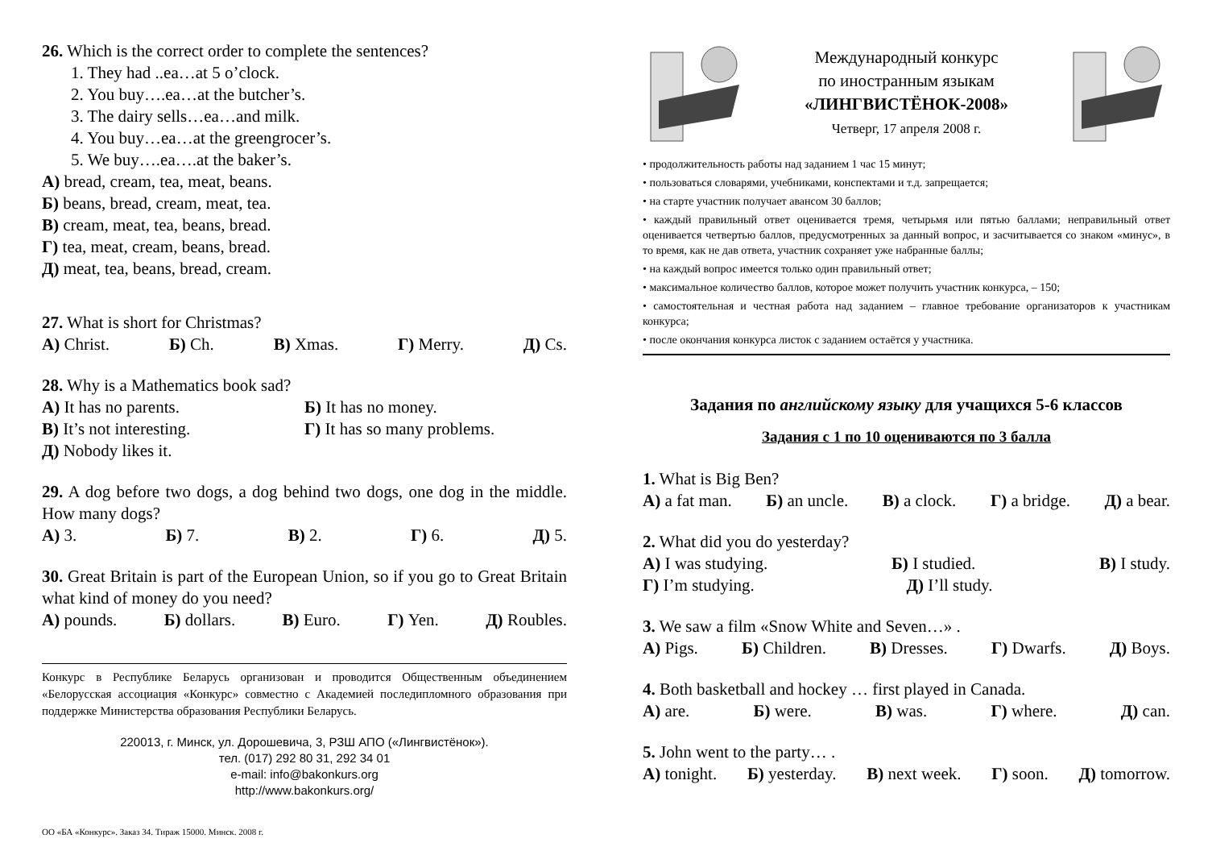26. Which is the correct order to complete the sentences?
1. They had ..ea…at 5 o’clock.
2. You buy….ea…at the butcher’s.
3. The dairy sells…ea…and milk.
4. You buy…ea…at the greengrocer’s.
5. We buy….ea….at the baker’s.
А) bread, cream, tea, meat, beans.
Б) beans, bread, cream, meat, tea.
В) cream, meat, tea, beans, bread.
Г) tea, meat, cream, beans, bread.
Д) meat, tea, beans, bread, cream.
27. What is short for Christmas?
А) Christ. Б) Ch. В) Xmas. Г) Merry. Д) Cs.
28. Why is a Mathematics book sad?
А) It has no parents. Б) It has no money.
В) It’s not interesting. Г) It has so many problems.
Д) Nobody likes it.
29. A dog before two dogs, a dog behind two dogs, one dog in the middle. How many dogs?
А) 3. Б) 7. В) 2. Г) 6. Д) 5.
30. Great Britain is part of the European Union, so if you go to Great Britain what kind of money do you need?
А) pounds. Б) dollars. В) Euro. Г) Yen. Д) Roubles.
Конкурс в Республике Беларусь организован и проводится Общественным объединением «Белорусская ассоциация «Конкурс» совместно с Академией последипломного образования при поддержке Министерства образования Республики Беларусь.
220013, г. Минск, ул. Дорошевича, 3, РЗШ АПО («Лингвистёнок»).
тел. (017) 292 80 31, 292 34 01
e-mail: info@bakonkurs.org
http://www.bakonkurs.org/
ОО «БА «Конкурс». Заказ 34. Тираж 15000. Минск. 2008 г.
Международный конкурс
по иностранным языкам
«ЛИНГВИСТЁНОК-2008»
Четверг, 17 апреля 2008 г.
• продолжительность работы над заданием 1 час 15 минут;
• пользоваться словарями, учебниками, конспектами и т.д. запрещается;
• на старте участник получает авансом 30 баллов;
• каждый правильный ответ оценивается тремя, четырьмя или пятью баллами; неправильный ответ оценивается четвертью баллов, предусмотренных за данный вопрос, и засчитывается со знаком «минус», в то время, как не дав ответа, участник сохраняет уже набранные баллы;
• на каждый вопрос имеется только один правильный ответ;
• максимальное количество баллов, которое может получить участник конкурса, – 150;
• самостоятельная и честная работа над заданием – главное требование организаторов к участникам конкурса;
• после окончания конкурса листок с заданием остаётся у участника.
Задания по английскому языку для учащихся 5-6 классов
Задания с 1 по 10 оцениваются по 3 балла
1. What is Big Ben?
А) a fat man. Б) an uncle. В) a clock. Г) a bridge. Д) a bear.
2. What did you do yesterday?
А) I was studying. Б) I studied. В) I study.
Г) I’m studying. Д) I’ll study.
3. We saw a film «Snow White and Seven…» .
А) Pigs. Б) Children. В) Dresses. Г) Dwarfs. Д) Boys.
4. Both basketball and hockey … first played in Canada.
А) are. Б) were. В) was. Г) where. Д) can.
5. John went to the party… .
А) tonight. Б) yesterday. В) next week. Г) soon. Д) tomorrow.